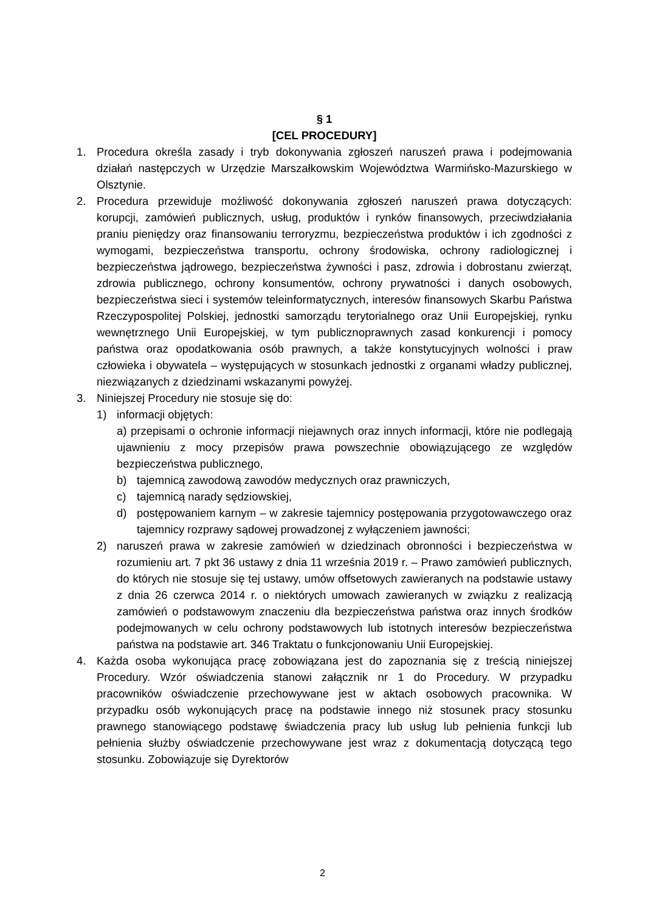§ 1
[CEL PROCEDURY]
1. Procedura określa zasady i tryb dokonywania zgłoszeń naruszeń prawa i podejmowania działań następczych w Urzędzie Marszałkowskim Województwa Warmińsko-Mazurskiego w Olsztynie.
2. Procedura przewiduje możliwość dokonywania zgłoszeń naruszeń prawa dotyczących: korupcji, zamówień publicznych, usług, produktów i rynków finansowych, przeciwdziałania praniu pieniędzy oraz finansowaniu terroryzmu, bezpieczeństwa produktów i ich zgodności z wymogami, bezpieczeństwa transportu, ochrony środowiska, ochrony radiologicznej i bezpieczeństwa jądrowego, bezpieczeństwa żywności i pasz, zdrowia i dobrostanu zwierząt, zdrowia publicznego, ochrony konsumentów, ochrony prywatności i danych osobowych, bezpieczeństwa sieci i systemów teleinformatycznych, interesów finansowych Skarbu Państwa Rzeczypospolitej Polskiej, jednostki samorządu terytorialnego oraz Unii Europejskiej, rynku wewnętrznego Unii Europejskiej, w tym publicznoprawnych zasad konkurencji i pomocy państwa oraz opodatkowania osób prawnych, a także konstytucyjnych wolności i praw człowieka i obywatela – występujących w stosunkach jednostki z organami władzy publicznej, niezwiązanych z dziedzinami wskazanymi powyżej.
3. Niniejszej Procedury nie stosuje się do:
1) informacji objętych:
a) przepisami o ochronie informacji niejawnych oraz innych informacji, które nie podlegają ujawnieniu z mocy przepisów prawa powszechnie obowiązującego ze względów bezpieczeństwa publicznego,
b) tajemnicą zawodową zawodów medycznych oraz prawniczych,
c) tajemnicą narady sędziowskiej,
d) postępowaniem karnym – w zakresie tajemnicy postępowania przygotowawczego oraz tajemnicy rozprawy sądowej prowadzonej z wyłączeniem jawności;
2) naruszeń prawa w zakresie zamówień w dziedzinach obronności i bezpieczeństwa w rozumieniu art. 7 pkt 36 ustawy z dnia 11 września 2019 r. – Prawo zamówień publicznych, do których nie stosuje się tej ustawy, umów offsetowych zawieranych na podstawie ustawy z dnia 26 czerwca 2014 r. o niektórych umowach zawieranych w związku z realizacją zamówień o podstawowym znaczeniu dla bezpieczeństwa państwa oraz innych środków podejmowanych w celu ochrony podstawowych lub istotnych interesów bezpieczeństwa państwa na podstawie art. 346 Traktatu o funkcjonowaniu Unii Europejskiej.
4. Każda osoba wykonująca pracę zobowiązana jest do zapoznania się z treścią niniejszej Procedury. Wzór oświadczenia stanowi załącznik nr 1 do Procedury. W przypadku pracowników oświadczenie przechowywane jest w aktach osobowych pracownika. W przypadku osób wykonujących pracę na podstawie innego niż stosunek pracy stosunku prawnego stanowiącego podstawę świadczenia pracy lub usług lub pełnienia funkcji lub pełnienia służby oświadczenie przechowywane jest wraz z dokumentacją dotyczącą tego stosunku. Zobowiązuje się Dyrektorów
2